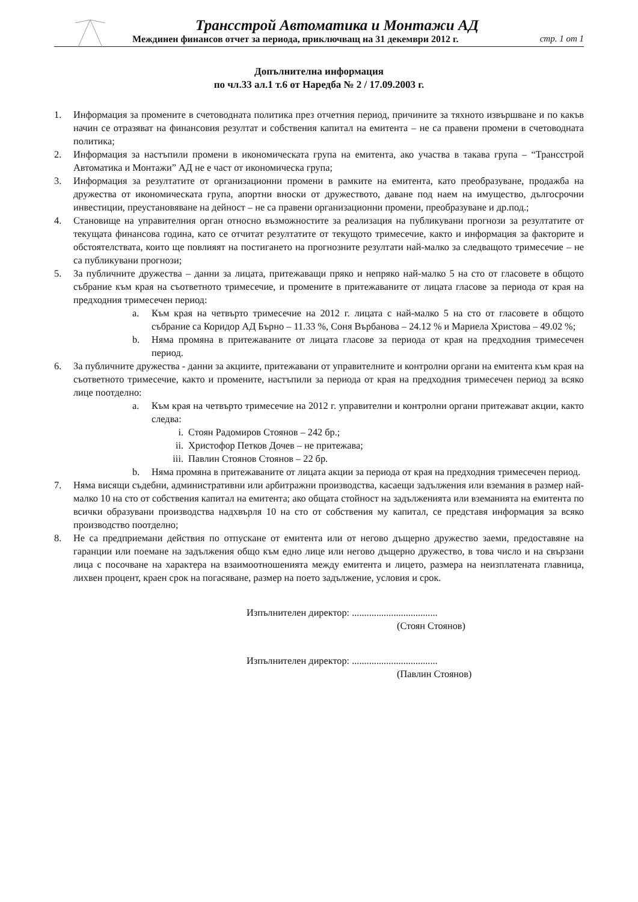Трансстрой Автоматика и Монтажи АД
Междинен финансов отчет за периода, приключващ на 31 декември 2012 г. стр. 1 от 1
Допълнителна информация
по чл.33 ал.1 т.6 от Наредба № 2 / 17.09.2003 г.
1. Информация за промените в счетоводната политика през отчетния период, причините за тяхното извършване и по какъв начин се отразяват на финансовия резултат и собствения капитал на емитента – не са правени промени в счетоводната политика;
2. Информация за настъпили промени в икономическата група на емитента, ако участва в такава група – “Трансстрой Автоматика и Монтажи” АД не е част от икономическа група;
3. Информация за резултатите от организационни промени в рамките на емитента, като преобразуване, продажба на дружества от икономическата група, апортни вноски от дружеството, даване под наем на имущество, дългосрочни инвестиции, преустановяване на дейност – не са правени организационни промени, преобразуване и др.под.;
4. Становище на управителния орган относно възможностите за реализация на публикувани прогнози за резултатите от текущата финансова година, като се отчитат резултатите от текущото тримесечие, както и информация за факторите и обстоятелствата, които ще повлияят на постигането на прогнозните резултати най-малко за следващото тримесечие – не са публикувани прогнози;
5. За публичните дружества – данни за лицата, притежаващи пряко и непряко най-малко 5 на сто от гласовете в общото събрание към края на съответното тримесечие, и промените в притежаваните от лицата гласове за периода от края на предходния тримесечен период:
a. Към края на четвърто тримесечие на 2012 г. лицата с най-малко 5 на сто от гласовете в общото събрание са Коридор АД Бърно – 11.33 %, Соня Върбанова – 24.12 % и Мариела Христова – 49.02 %;
b. Няма промяна в притежаваните от лицата гласове за периода от края на предходния тримесечен период.
6. За публичните дружества - данни за акциите, притежавани от управителните и контролни органи на емитента към края на съответното тримесечие, както и промените, настъпили за периода от края на предходния тримесечен период за всяко лице поотделно:
a. Към края на четвърто тримесечие на 2012 г. управителни и контролни органи притежават акции, както следва:
i. Стоян Радомиров Стоянов – 242 бр.;
ii. Христофор Петков Дочев – не притежава;
iii. Павлин Стоянов Стоянов – 22 бр.
b. Няма промяна в притежаваните от лицата акции за периода от края на предходния тримесечен период.
7. Няма висящи съдебни, административни или арбитражни производства, касаещи задължения или вземания в размер най-малко 10 на сто от собствения капитал на емитента; ако общата стойност на задълженията или вземанията на емитента по всички образувани производства надхвърля 10 на сто от собствения му капитал, се представя информация за всяко производство поотделно;
8. Не са предприемани действия по отпускане от емитента или от негово дъщерно дружество заеми, предоставяне на гаранции или поемане на задължения общо към едно лице или негово дъщерно дружество, в това число и на свързани лица с посочване на характера на взаимоотношенията между емитента и лицето, размера на неизплатената главница, лихвен процент, краен срок на погасяване, размер на поето задължение, условия и срок.
Изпълнителен директор: ...................................
(Стоян Стоянов)
Изпълнителен директор: ...................................
(Павлин Стоянов)